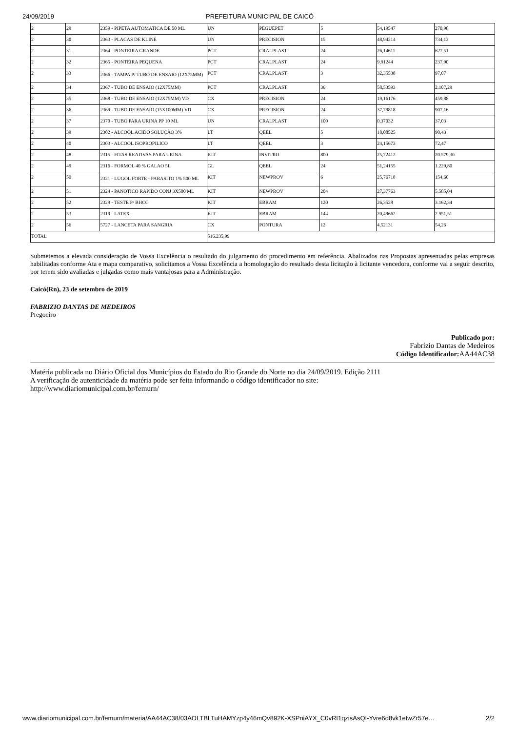24/09/2019 PREFEITURA MUNICIPAL DE CAICÓ
| 2 | 29 | 2359 - PIPETA AUTOMATICA DE 50 ML | UN | PEGUEPET | 5 | 54,19547 | 270,98 |
| 2 | 30 | 2363 - PLACAS DE KLINE | UN | PRECISION | 15 | 48,94214 | 734,13 |
| 2 | 31 | 2364 - PONTEIRA GRANDE | PCT | CRALPLAST | 24 | 26,14611 | 627,51 |
| 2 | 32 | 2365 - PONTEIRA PEQUENA | PCT | CRALPLAST | 24 | 9,91244 | 237,90 |
| 2 | 33 | 2366 - TAMPA P/ TUBO DE ENSAIO (12X75MM) | PCT | CRALPLAST | 3 | 32,35538 | 97,07 |
| 2 | 34 | 2367 - TUBO DE ENSAIO (12X75MM) | PCT | CRALPLAST | 36 | 58,53593 | 2.107,29 |
| 2 | 35 | 2368 - TUBO DE ENSAIO (12X75MM) VD | CX | PRECISION | 24 | 19,16176 | 459,88 |
| 2 | 36 | 2369 - TUBO DE ENSAIO (15X100MM) VD | CX | PRECISION | 24 | 37,79818 | 907,16 |
| 2 | 37 | 2370 - TUBO PARA URINA PP 10 ML | UN | CRALPLAST | 100 | 0,37032 | 37,03 |
| 2 | 39 | 2302 - ALCOOL ACIDO SOLUÇÃO 3% | LT | QEEL | 5 | 18,08525 | 90,43 |
| 2 | 40 | 2303 - ALCOOL ISOPROPILICO | LT | QEEL | 3 | 24,15673 | 72,47 |
| 2 | 48 | 2315 - FITAS REATIVAS PARA URINA | KIT | INVITRO | 800 | 25,72412 | 20.579,30 |
| 2 | 49 | 2316 - FORMOL 40 % GALAO 5L | GL | QEEL | 24 | 51,24155 | 1.229,80 |
| 2 | 50 | 2321 - LUGOL FORTE - PARASITO 1% 500 ML | KIT | NEWPROV | 6 | 25,76718 | 154,60 |
| 2 | 51 | 2324 - PANOTICO RAPIDO CONJ 3X500 ML | KIT | NEWPROV | 204 | 27,37763 | 5.585,04 |
| 2 | 52 | 2329 - TESTE P/ BHCG | KIT | EBRAM | 120 | 26,3528 | 3.162,34 |
| 2 | 53 | 2319 - LATEX | KIT | EBRAM | 144 | 20,49662 | 2.951,51 |
| 2 | 56 | 5727 - LANCETA PARA SANGRIA | CX | PONTURA | 12 | 4,52131 | 54,26 |
| TOTAL | | | 516.235,99 | | | | |
Submetemos a elevada consideração de Vossa Excelência o resultado do julgamento do procedimento em referência. Abalizados nas Propostas apresentadas pelas empresas habilitadas conforme Ata e mapa comparativo, solicitamos a Vossa Excelência a homologação do resultado desta licitação à licitante vencedora, conforme vai a seguir descrito, por terem sido avaliadas e julgadas como mais vantajosas para a Administração.
Caicó(Rn), 23 de setembro de 2019
FABRIZIO DANTAS DE MEDEIROS
Pregoeiro
Publicado por:
Fabrízio Dantas de Medeiros
Código Identificador: AA44AC38
Matéria publicada no Diário Oficial dos Municípios do Estado do Rio Grande do Norte no dia 24/09/2019. Edição 2111
A verificação de autenticidade da matéria pode ser feita informando o código identificador no site:
http://www.diariomunicipal.com.br/femurn/
www.diariomunicipal.com.br/femurn/materia/AA44AC38/03AOLTBLTuHAMYzp4y46mQv892K-XSPniAYX_C0vRI1qzisAsQI-Yvre6d8vk1etwZr57e… 2/2